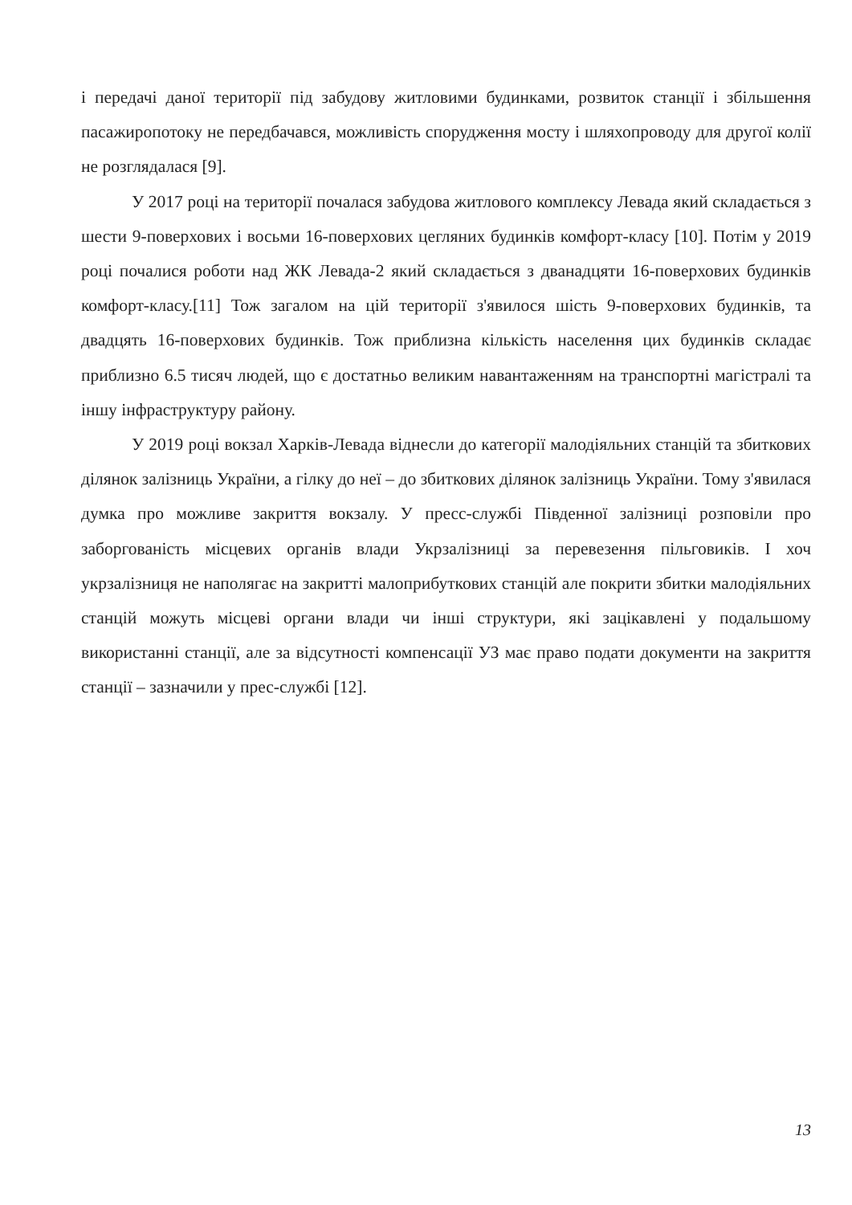і передачі даної території під забудову житловими будинками, розвиток станції і збільшення пасажиропотоку не передбачався, можливість спорудження мосту і шляхопроводу для другої колії не розглядалася [9].
У 2017 році на території почалася забудова житлового комплексу Левада який складається з шести 9-поверхових і восьми 16-поверхових цегляних будинків комфорт-класу [10]. Потім у 2019 році почалися роботи над ЖК Левада-2 який складається з дванадцяти 16-поверхових будинків комфорт-класу.[11] Тож загалом на цій території з'явилося шість 9-поверхових будинків, та двадцять 16-поверхових будинків. Тож приблизна кількість населення цих будинків складає приблизно 6.5 тисяч людей, що є достатньо великим навантаженням на транспортні магістралі та іншу інфраструктуру району.
У 2019 році вокзал Харків-Левада віднесли до категорії малодіяльних станцій та збиткових ділянок залізниць України, а гілку до неї – до збиткових ділянок залізниць України. Тому з'явилася думка про можливе закриття вокзалу. У пресс-службі Південної залізниці розповіли про заборгованість місцевих органів влади Укрзалізниці за перевезення пільговиків. І хоч укрзалізниця не наполягає на закритті малоприбуткових станцій але покрити збитки малодіяльних станцій можуть місцеві органи влади чи інші структури, які зацікавлені у подальшому використанні станції, але за відсутності компенсації УЗ має право подати документи на закриття станції – зазначили у прес-службі [12].
13